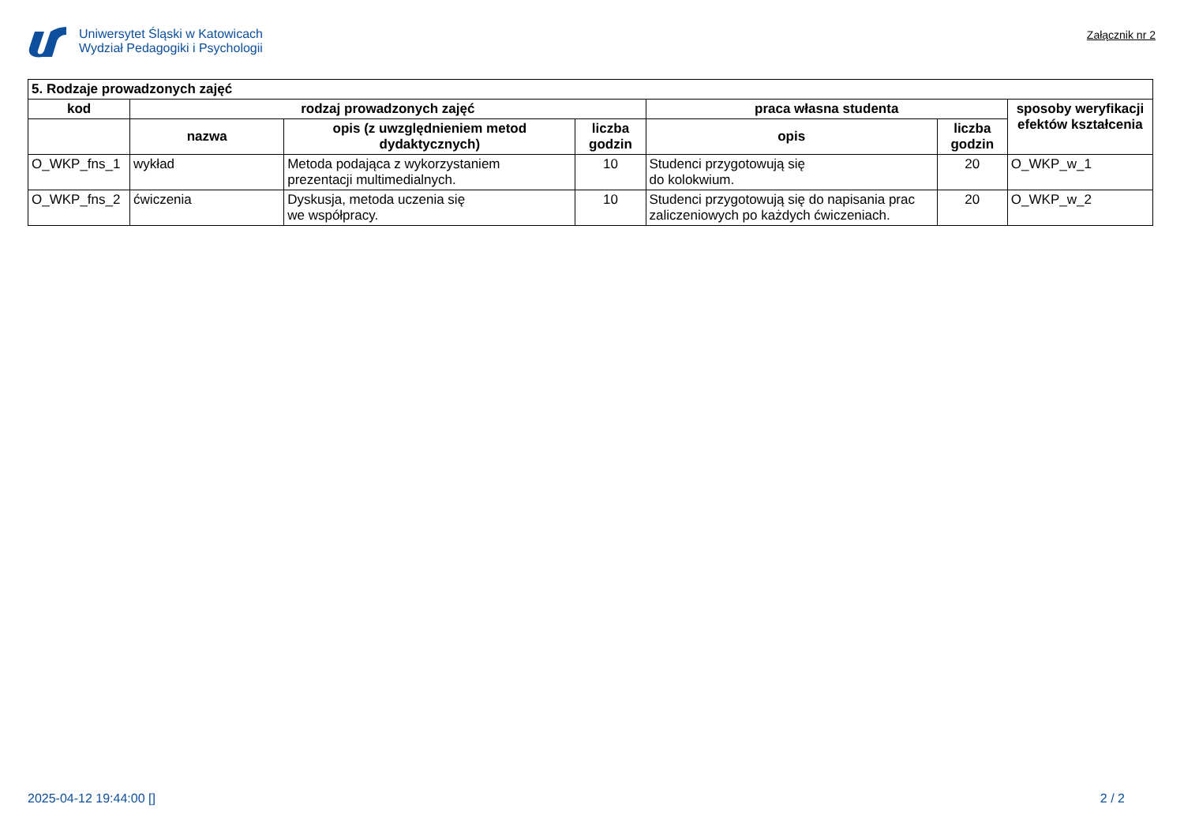Uniwersytet Śląski w Katowicach
Wydział Pedagogiki i Psychologii
Załącznik nr 2
| 5. Rodzaje prowadzonych zajęć | | | | | | |
| --- | --- | --- | --- | --- | --- | --- |
| kod | rodzaj prowadzonych zajęć | | | praca własna studenta | | sposoby weryfikacji efektów kształcenia |
| | nazwa | opis (z uwzględnieniem metod dydaktycznych) | liczba godzin | opis | liczba godzin | |
| O_WKP_fns_1 | wykład | Metoda podająca z wykorzystaniem prezentacji multimedialnych. | 10 | Studenci przygotowują się do kolokwium. | 20 | O_WKP_w_1 |
| O_WKP_fns_2 | ćwiczenia | Dyskusja, metoda uczenia się we współpracy. | 10 | Studenci przygotowują się do napisania prac zaliczeniowych po każdych ćwiczeniach. | 20 | O_WKP_w_2 |
2025-04-12 19:44:00 [] 2 / 2